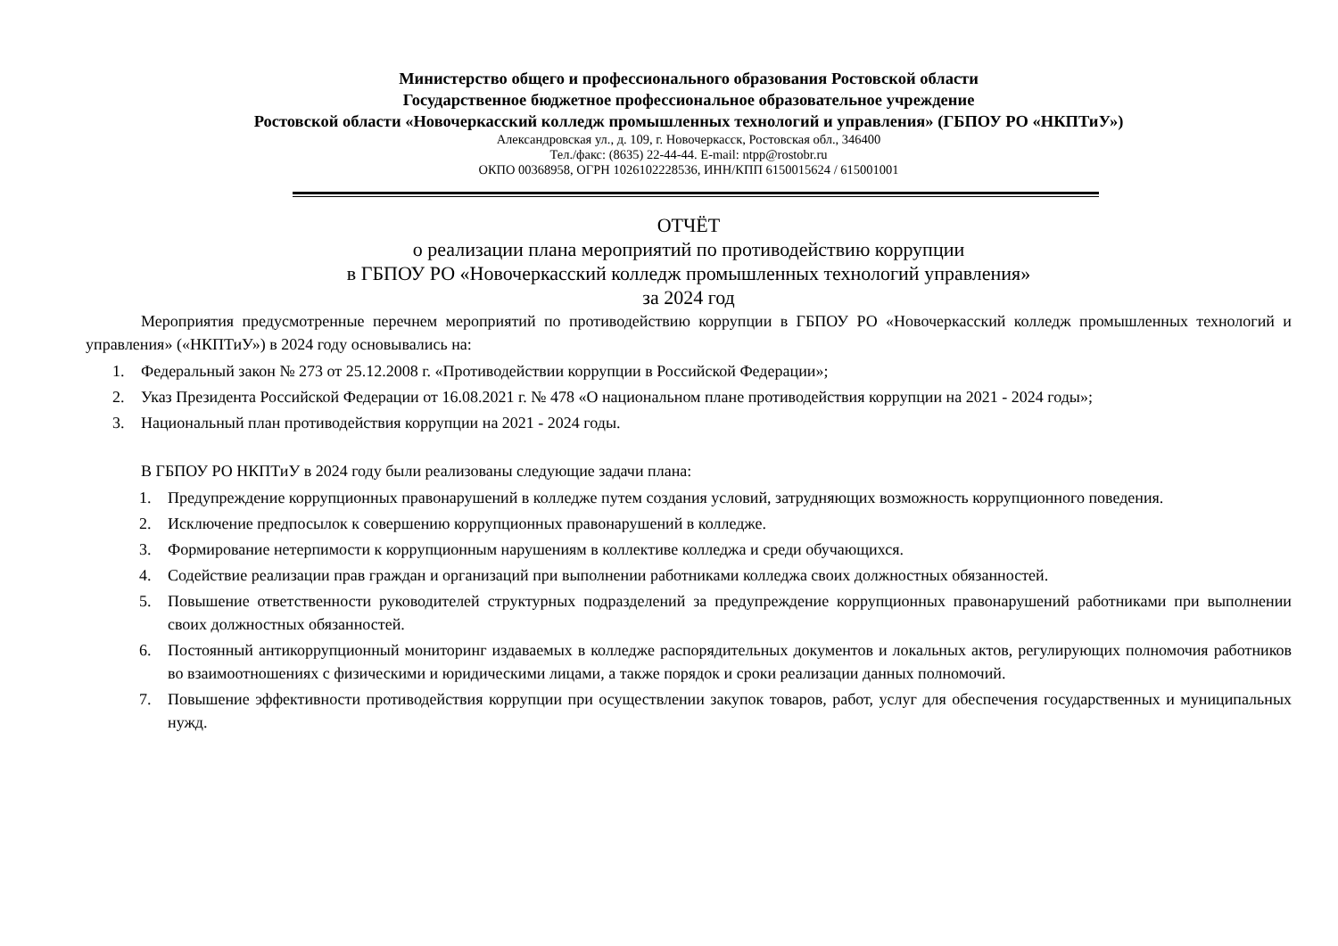Министерство общего и профессионального образования Ростовской области
Государственное бюджетное профессиональное образовательное учреждение
Ростовской области «Новочеркасский колледж промышленных технологий и управления» (ГБПОУ РО «НКПТиУ»)
Александровская ул., д. 109, г. Новочеркасск, Ростовская обл., 346400
Тел./факс: (8635) 22-44-44. E-mail: ntpp@rostobr.ru
ОКПО 00368958, ОГРН 1026102228536, ИНН/КПП 6150015624 / 615001001
ОТЧЁТ
о реализации плана мероприятий по противодействию коррупции
в ГБПОУ РО «Новочеркасский колледж промышленных технологий управления»
за 2024 год
Мероприятия предусмотренные перечнем мероприятий по противодействию коррупции в ГБПОУ РО «Новочеркасский колледж промышленных технологий и управления» («НКПТиУ») в 2024 году основывались на:
1. Федеральный закон № 273 от 25.12.2008 г. «Противодействии коррупции в Российской Федерации»;
2. Указ Президента Российской Федерации от 16.08.2021 г. № 478 «О национальном плане противодействия коррупции на 2021 - 2024 годы»;
3. Национальный план противодействия коррупции на 2021 - 2024 годы.
В ГБПОУ РО НКПТиУ в 2024 году были реализованы следующие задачи плана:
1. Предупреждение коррупционных правонарушений в колледже путем создания условий, затрудняющих возможность коррупционного поведения.
2. Исключение предпосылок к совершению коррупционных правонарушений в колледже.
3. Формирование нетерпимости к коррупционным нарушениям в коллективе колледжа и среди обучающихся.
4. Содействие реализации прав граждан и организаций при выполнении работниками колледжа своих должностных обязанностей.
5. Повышение ответственности руководителей структурных подразделений за предупреждение коррупционных правонарушений работниками при выполнении своих должностных обязанностей.
6. Постоянный антикоррупционный мониторинг издаваемых в колледже распорядительных документов и локальных актов, регулирующих полномочия работников во взаимоотношениях с физическими и юридическими лицами, а также порядок и сроки реализации данных полномочий.
7. Повышение эффективности противодействия коррупции при осуществлении закупок товаров, работ, услуг для обеспечения государственных и муниципальных нужд.